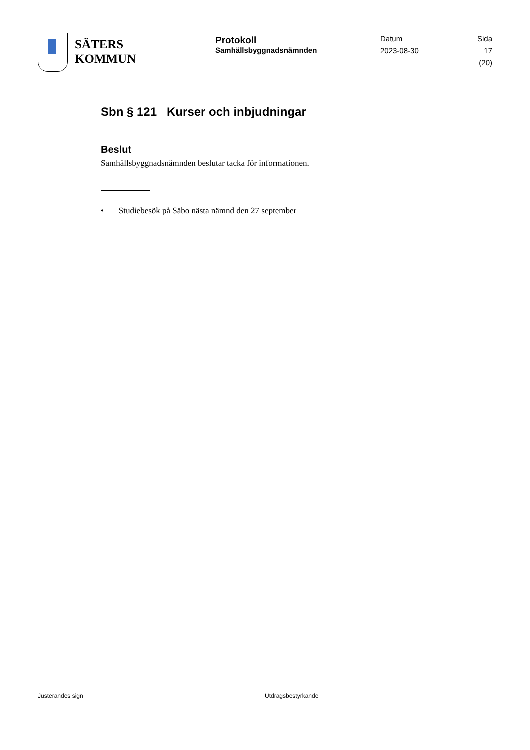SÄTERS
KOMMUN
Protokoll
Samhällsbyggnadsnämnden
Datum
2023-08-30
Sida
17 (20)
Sbn § 121 Kurser och inbjudningar
Beslut
Samhällsbyggnadsnämnden beslutar tacka för informationen.
• Studiebesök på Säbo nästa nämnd den 27 september
Justerandes sign Utdragsbestyrkande